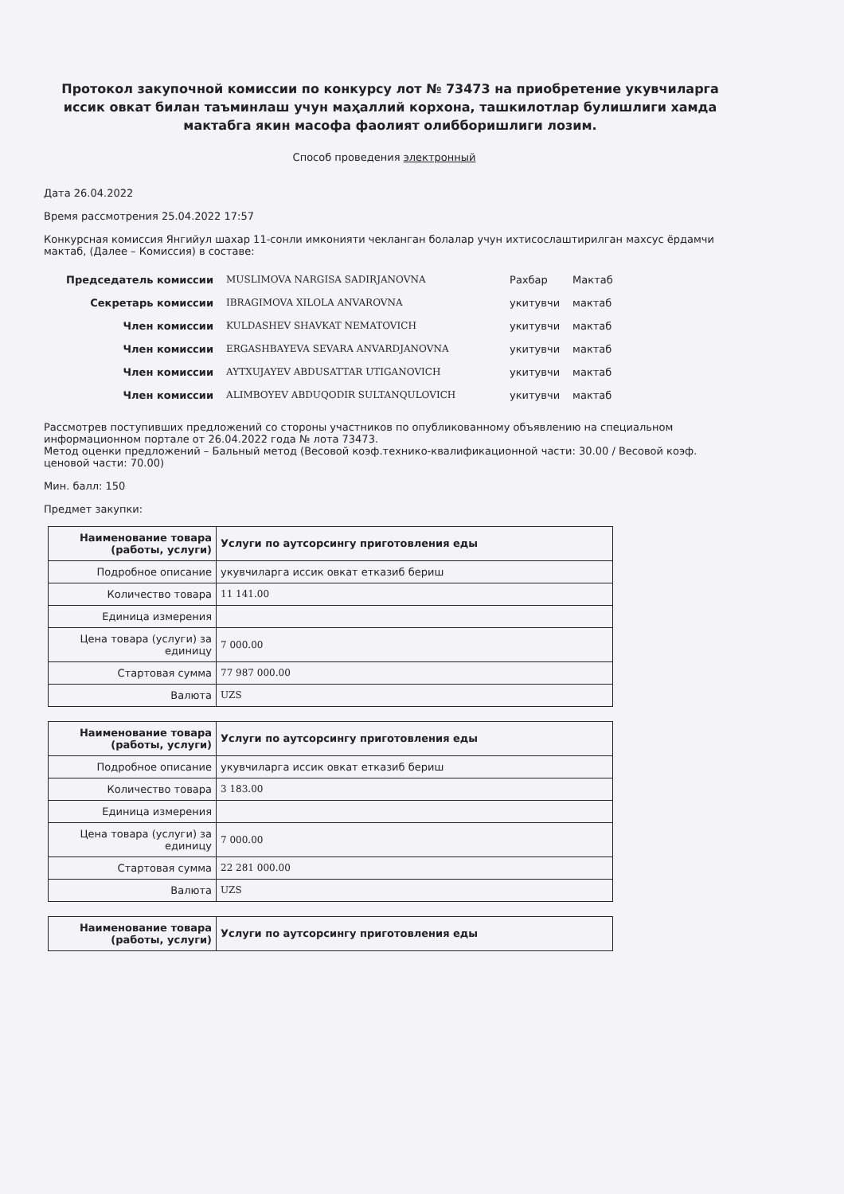Протокол закупочной комиссии по конкурсу лот № 73473 на приобретение укувчиларга иссик овкат билан таъминлаш учун маҳаллий корхона, ташкилотлар булишлиги хамда мактабга якин масофа фаолият олибборишлиги лозим.
Способ проведения электронный
Дата 26.04.2022
Время рассмотрения 25.04.2022 17:57
Конкурсная комиссия Янгийул шахар 11-сонли имконияти чекланган болалар учун ихтисослаштирилган махсус ёрдамчи мактаб, (Далее – Комиссия) в составе:
| Председатель комиссии | MUSLIMOVA NARGISA SADIRJANOVNA | Рахбар | Мактаб |
| Секретарь комиссии | IBRAGIMOVA XILOLA ANVAROVNA | укитувчи | мактаб |
| Член комиссии | KULDASHEV SHAVKAT NEMATOVICH | укитувчи | мактаб |
| Член комиссии | ERGASHBAYEVA SEVARA ANVARDJANOVNA | укитувчи | мактаб |
| Член комиссии | AYTXUJAYEV ABDUSATTAR UTIGANOVICH | укитувчи | мактаб |
| Член комиссии | ALIMBOYEV ABDUQODIR SULTANQULOVICH | укитувчи | мактаб |
Рассмотрев поступивших предложений со стороны участников по опубликованному объявлению на специальном информационном портале от 26.04.2022 года № лота 73473.
Метод оценки предложений – Бальный метод (Весовой коэф.технико-квалификационной части: 30.00 / Весовой коэф. ценовой части: 70.00)
Мин. балл: 150
Предмет закупки:
| Наименование товара (работы, услуги) | Услуги по аутсорсингу приготовления еды |
| Подробное описание | укувчиларга иссик овкат етказиб бериш |
| Количество товара | 11 141.00 |
| Единица измерения | |
| Цена товара (услуги) за единицу | 7 000.00 |
| Стартовая сумма | 77 987 000.00 |
| Валюта | UZS |
| Наименование товара (работы, услуги) | Услуги по аутсорсингу приготовления еды |
| Подробное описание | укувчиларга иссик овкат етказиб бериш |
| Количество товара | 3 183.00 |
| Единица измерения | |
| Цена товара (услуги) за единицу | 7 000.00 |
| Стартовая сумма | 22 281 000.00 |
| Валюта | UZS |
| Наименование товара (работы, услуги) | Услуги по аутсорсингу приготовления еды |